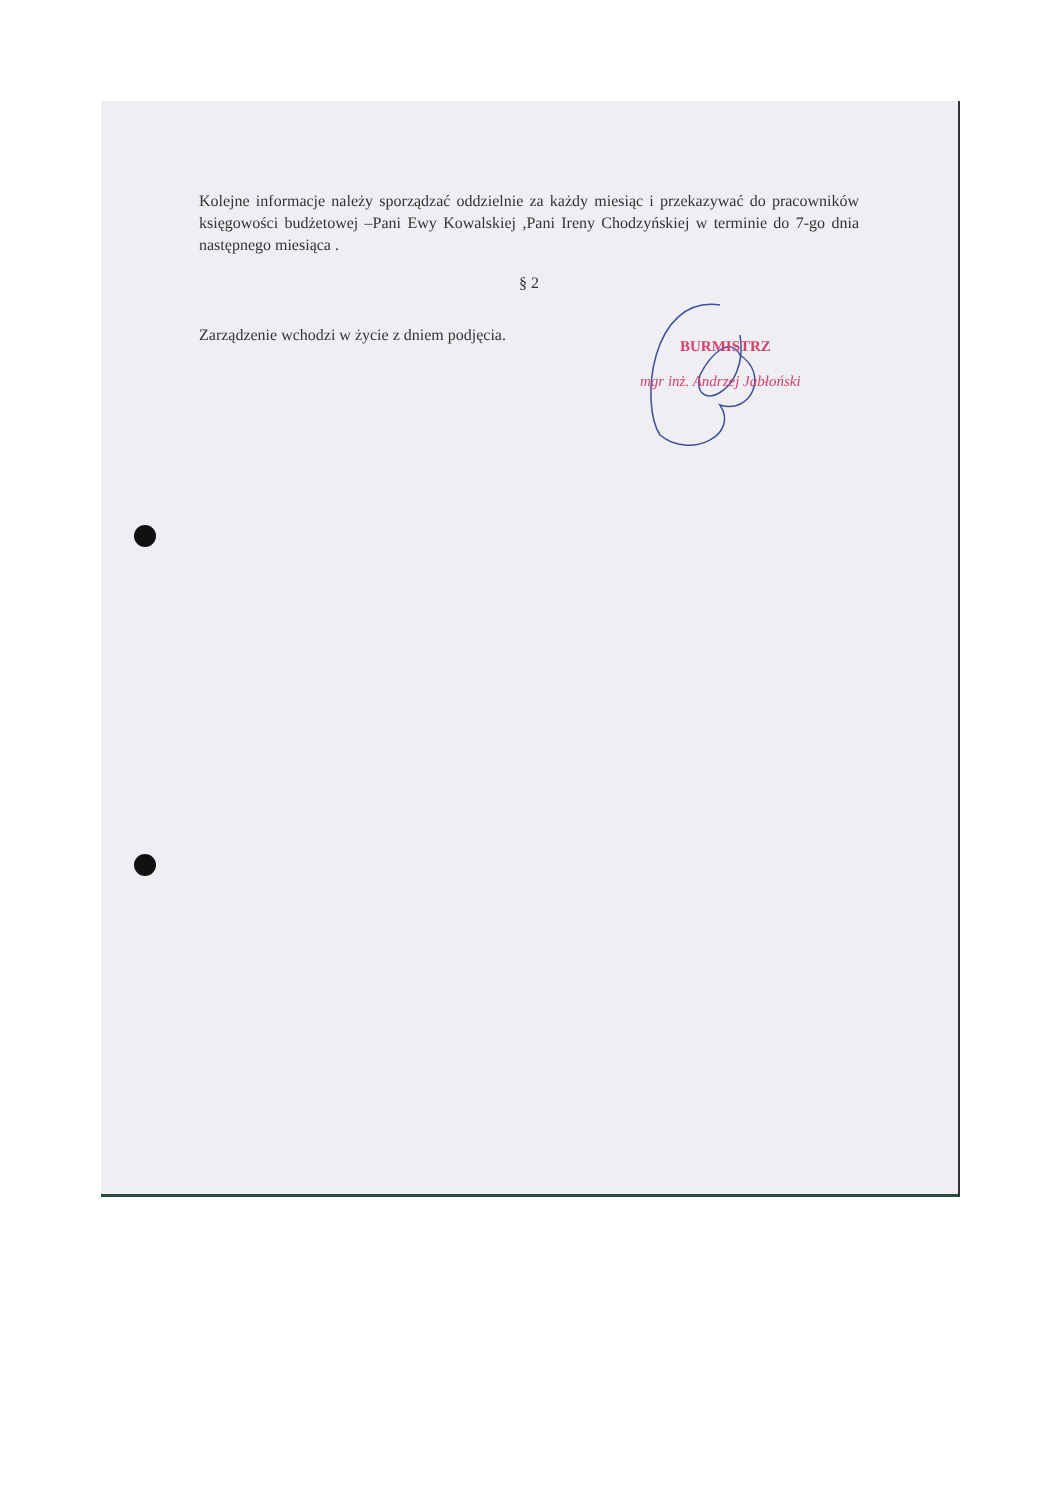Kolejne informacje należy sporządzać oddzielnie za każdy miesiąc i przekazywać do pracowników księgowości budżetowej –Pani Ewy Kowalskiej ,Pani Ireny Chodzyńskiej w terminie do 7-go dnia następnego miesiąca .
§ 2
Zarządzenie wchodzi w życie z dniem podjęcia.
BURMISTRZ
mgr inż. Andrzej Jabłoński